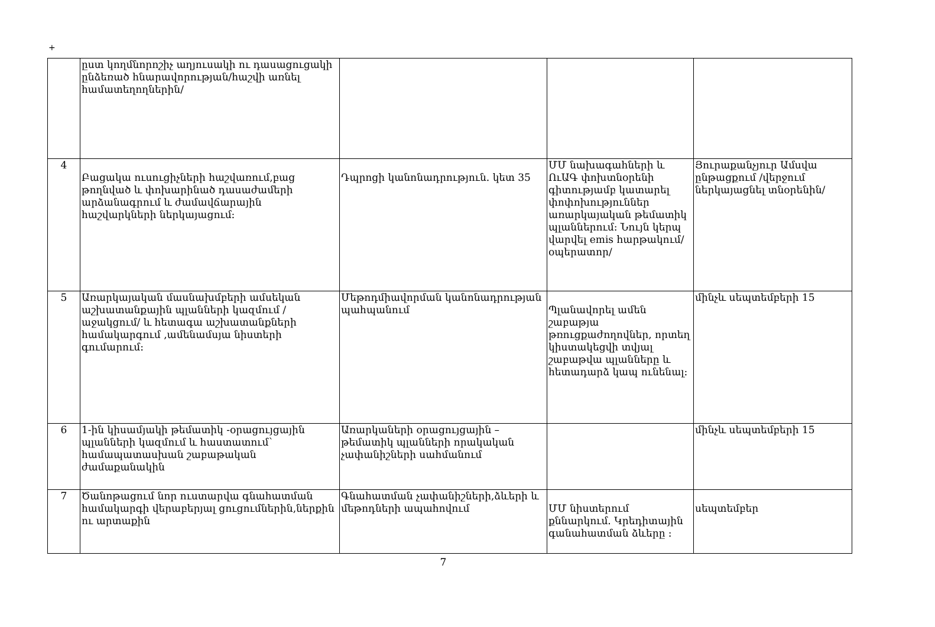+
| | ըստ կողմնորոշիչ աղյուսակի ու դասացուցակի ընձեռած հնարավորության/հաշվի առնել համատեղողներին/ | | | |
| 4 | Բացակա ուսուցիչների հաշվառում,բաց թողնված և փոխարինած դասաժամերի արձանագրում և ժամավճարային հաշվարկների ներկայացում: | Դպրոցի կանոնադրություն. կետ 35 | ՄՄ նախագահների և ՈւԱԳ փոխտնօրենի գիտությամբ կատարել փոփոխություններ առարկայական թեմատիկ պլաններում: Նույն կերպ վարվել emis հարթակում/օպերատոր/ | Յուրաքանչյուր Ամսվա ընթացքում /վերջում ներկայացնել տնօրենին/ |
| 5 | Առարկայական մասնախմբերի ամսեկան աշխատանքային պլանների կազմում /աջակցում/ և հետագա աշխատանքների համակարգում ,ամենամսյա նիստերի գումարում: | Մեթոդմիավորման կանոնադրության պահպանում | Պլանավորել ամեն շաբաթյա թռուցքաժողովներ, որտեղ կիստակեցվի տվյալ շաբաթվա պլանները և հետադարձ կապ ունենալ: | մինչև սեպտեմբերի 15 |
| 6 | 1-ին կիսամյակի թեմատիկ -օրացույցային պլանների կազմում և հաստատում՝ համապատասխան շաբաթական ժամաքանակին | Առարկաների օրացույցային – թեմատիկ պլանների որակական չափանիշների սահմանում | | մինչև սեպտեմբերի 15 |
| 7 | Ծանոթացում նոր ուստարվա գնահատման համակարգի վերաբերյալ ցուցումներին,ներքին ու արտաքին | Գնահատման չափանիշների,ձևերի և մեթոդների ապահովում | ՄՄ նիստերում քննարկում. Կրեդիտային գանահատման ձևերը : | սեպտեմբեր |
7